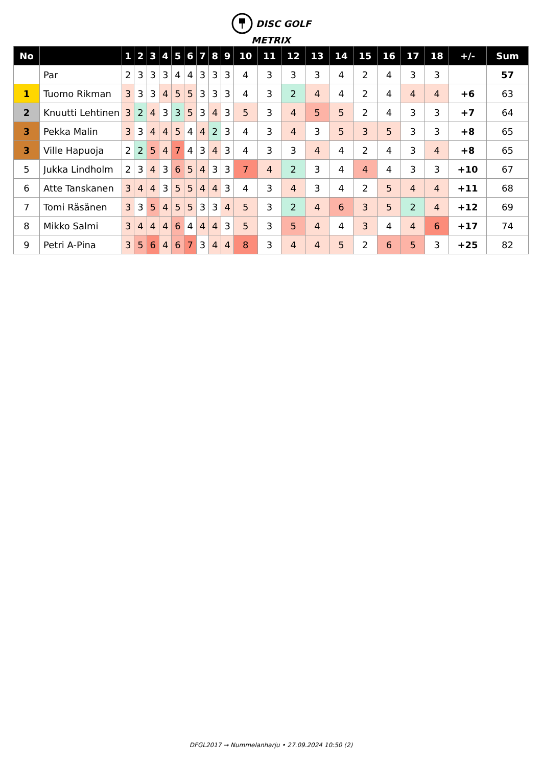DISC GOLF
METRIX
| No | | 1 | 2 | 3 | 4 | 5 | 6 | 7 | 8 | 9 | 10 | 11 | 12 | 13 | 14 | 15 | 16 | 17 | 18 | +/- | Sum |
| --- | --- | --- | --- | --- | --- | --- | --- | --- | --- | --- | --- | --- | --- | --- | --- | --- | --- | --- | --- | --- | --- |
| | Par | 2 | 3 | 3 | 3 | 4 | 4 | 3 | 3 | 3 | 4 | 3 | 3 | 3 | 4 | 2 | 4 | 3 | 3 | | 57 |
| 1 | Tuomo Rikman | 3 | 3 | 3 | 4 | 5 | 5 | 3 | 3 | 3 | 4 | 3 | 2 | 4 | 4 | 2 | 4 | 4 | 4 | +6 | 63 |
| 2 | Knuutti Lehtinen | 3 | 2 | 4 | 3 | 3 | 5 | 3 | 4 | 3 | 5 | 3 | 4 | 5 | 5 | 2 | 4 | 3 | 3 | +7 | 64 |
| 3 | Pekka Malin | 3 | 3 | 4 | 4 | 5 | 4 | 4 | 2 | 3 | 4 | 3 | 4 | 3 | 5 | 3 | 5 | 3 | 3 | +8 | 65 |
| 3 | Ville Hapuoja | 2 | 2 | 5 | 4 | 7 | 4 | 3 | 4 | 3 | 4 | 3 | 3 | 4 | 4 | 2 | 4 | 3 | 4 | +8 | 65 |
| 5 | Jukka Lindholm | 2 | 3 | 4 | 3 | 6 | 5 | 4 | 3 | 3 | 7 | 4 | 2 | 3 | 4 | 4 | 4 | 3 | 3 | +10 | 67 |
| 6 | Atte Tanskanen | 3 | 4 | 4 | 3 | 5 | 5 | 4 | 4 | 3 | 4 | 3 | 4 | 3 | 4 | 2 | 5 | 4 | 4 | +11 | 68 |
| 7 | Tomi Räsänen | 3 | 3 | 5 | 4 | 5 | 5 | 3 | 3 | 4 | 5 | 3 | 2 | 4 | 6 | 3 | 5 | 2 | 4 | +12 | 69 |
| 8 | Mikko Salmi | 3 | 4 | 4 | 4 | 6 | 4 | 4 | 4 | 3 | 5 | 3 | 5 | 4 | 4 | 3 | 4 | 4 | 6 | +17 | 74 |
| 9 | Petri A-Pina | 3 | 5 | 6 | 4 | 6 | 7 | 3 | 4 | 4 | 8 | 3 | 4 | 4 | 5 | 2 | 6 | 5 | 3 | +25 | 82 |
DFGL2017 → Nummelanharju • 27.09.2024 10:50 (2)